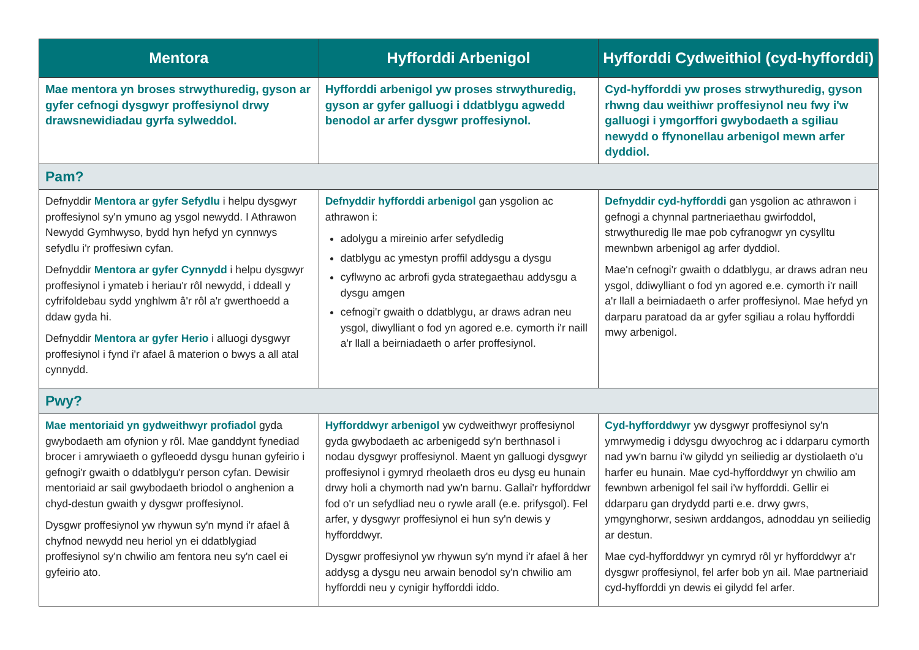| Mentora | Hyfforddi Arbenigol | Hyfforddi Cydweithiol (cyd-hyfforddi) |
| --- | --- | --- |
| Mae mentora yn broses strwythuredig, gyson ar gyfer cefnogi dysgwyr proffesiynol drwy drawsnewidiadau gyrfa sylweddol. | Hyfforddi arbenigol yw proses strwythuredig, gyson ar gyfer galluogi i ddatblygu agwedd benodol ar arfer dysgwr proffesiynol. | Cyd-hyfforddi yw proses strwythuredig, gyson rhwng dau weithiwr proffesiynol neu fwy i'w galluogi i ymgorffori gwybodaeth a sgiliau newydd o ffynonellau arbenigol mewn arfer dyddiol. |
| Pam? | | |
| Defnyddir Mentora ar gyfer Sefydlu i helpu dysgwyr proffesiynol sy'n ymuno ag ysgol newydd. I Athrawon Newydd Gymhwyso, bydd hyn hefyd yn cynnwys sefydlu i'r proffesiwn cyfan. Defnyddir Mentora ar gyfer Cynnydd i helpu dysgwyr proffesiynol i ymateb i heriau'r rôl newydd, i ddeall y cyfrifoldebau sydd ynghlwm â'r rôl a'r gwerthoedd a ddaw gyda hi. Defnyddir Mentora ar gyfer Herio i alluogi dysgwyr proffesiynol i fynd i'r afael â materion o bwys a all atal cynnydd. | Defnyddir hyfforddi arbenigol gan ysgolion ac athrawon i: adolygu a mireinio arfer sefydledig datblygu ac ymestyn proffil addysgu a dysgu cyflwyno ac arbrofi gyda strategaethau addysgu a dysgu amgen cefnogi'r gwaith o ddatblygu, ar draws adran neu ysgol, diwylliant o fod yn agored e.e. cymorth i'r naill a'r llall a beirniadaeth o arfer proffesiynol. | Defnyddir cyd-hyfforddi gan ysgolion ac athrawon i gefnogi a chynnal partneriaethau gwirfoddol, strwythuredig lle mae pob cyfranogwr yn cysylltu mewnbwn arbenigol ag arfer dyddiol. Mae'n cefnogi'r gwaith o ddatblygu, ar draws adran neu ysgol, ddiwylliant o fod yn agored e.e. cymorth i'r naill a'r llall a beirniadaeth o arfer proffesiynol. Mae hefyd yn darparu paratoad da ar gyfer sgiliau a rolau hyfforddi mwy arbenigol. |
| Pwy? | | |
| Mae mentoriaid yn gydweithwyr profiadol gyda gwybodaeth am ofynion y rôl. Mae ganddynt fynediad brocer i amrywiaeth o gyfleoedd dysgu hunan gyfeirio i gefnogi'r gwaith o ddatblygu'r person cyfan. Dewisir mentoriaid ar sail gwybodaeth briodol o anghenion a chyd-destun gwaith y dysgwr proffesiynol. Dysgwr proffesiynol yw rhywun sy'n mynd i'r afael â chyfnod newydd neu heriol yn ei ddatblygiad proffesiynol sy'n chwilio am fentora neu sy'n cael ei gyfeirio ato. | Hyfforddwyr arbenigol yw cydweithwyr proffesiynol gyda gwybodaeth ac arbenigedd sy'n berthnasol i nodau dysgwyr proffesiynol. Maent yn galluogi dysgwyr proffesiynol i gymryd rheolaeth dros eu dysg eu hunain drwy holi a chymorth nad yw'n barnu. Gallai'r hyfforddwr fod o'r un sefydliad neu o rywle arall (e.e. prifysgol). Fel arfer, y dysgwyr proffesiynol ei hun sy'n dewis y hyfforddwyr. Dysgwr proffesiynol yw rhywun sy'n mynd i'r afael â her addysg a dysgu neu arwain benodol sy'n chwilio am hyfforddi neu y cynigir hyfforddi iddo. | Cyd-hyfforddwyr yw dysgwyr proffesiynol sy'n ymrwymedig i ddysgu dwyochrog ac i ddarparu cymorth nad yw'n barnu i'w gilydd yn seiliedig ar dystiolaeth o'u harfer eu hunain. Mae cyd-hyfforddwyr yn chwilio am fewnbwn arbenigol fel sail i'w hyfforddi. Gellir ei ddarparu gan drydydd parti e.e. drwy gwrs, ymgynghorwr, sesiwn arddangos, adnoddau yn seiliedig ar destun. Mae cyd-hyfforddwyr yn cymryd rôl yr hyfforddwyr a'r dysgwr proffesiynol, fel arfer bob yn ail. Mae partneriaid cyd-hyfforddi yn dewis ei gilydd fel arfer. |